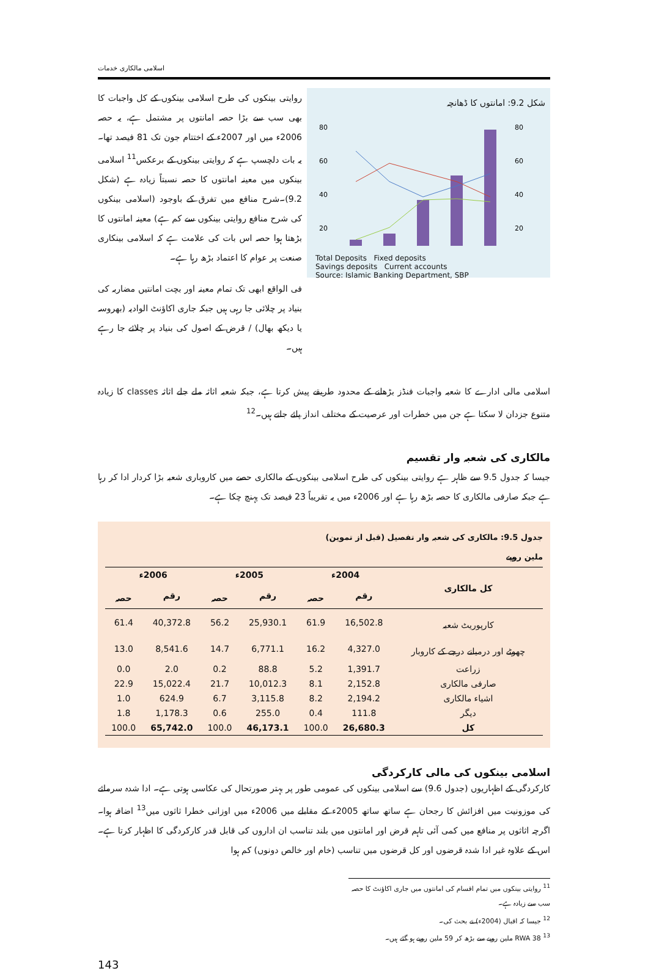اسلامی مالکاری خدمات
روایتی بینکوں کی طرح اسلامی بینکوں کے کل واجبات کا بھی سب سے بڑا حصہ امانتوں پر مشتمل ہے، یہ حصہ 2006ء میں اور 2007ء کے اختتام جون تک 81 فیصد تھا۔ یہ بات دلچسپ ہے کہ روایتی بینکوں کے برعکس<sup>11</sup> اسلامی بینکوں میں معینہ امانتوں کا حصہ نسبتاً زیادہ ہے (شکل 9.2)۔شرح منافع میں تفرق کے باوجود (اسلامی بینکوں کی شرح منافع روایتی بینکوں سے کم ہے) معینہ امانتوں کا بڑھتا ہوا حصہ اس بات کی علامت ہے کہ اسلامی بینکاری صنعت پر عوام کا اعتماد بڑھ رہا ہے۔
فی الواقع ابھی تک تمام معینہ اور بچت امانتیں مضاربہ کی بنیاد پر چلائی جا رہی ہیں جبکہ جاری اکاؤنٹ الوادیہ (بھروسہ یا دیکھ بھال) / قرض کے اصول کی بنیاد پر چلائے جا رہے ہیں۔
شکل 9.2: امانتوں کا ڈھانچہ
80
60
40
20
80
60
40
20
Total Deposits Fixed deposits
Savings deposits Current accounts
Source: Islamic Banking Department, SBP
اسلامی مالی ادارے کا شعبہ واجبات فنڈز بڑھانے کے محدود طریقے پیش کرتا ہے، جبکہ شعبہ اثاثہ ملے جلے اثاثہ classes کا زیادہ متنوع جزدان لا سکتا ہے جن میں خطرات اور عرصیت کے مختلف انداز پائے جاتے ہیں۔<sup>12</sup>
مالکاری کی شعبہ وار تقسیم
جیسا کہ جدول 9.5 سے ظاہر ہے روایتی بینکوں کی طرح اسلامی بینکوں کے مالکاری حصے میں کاروباری شعبہ بڑا کردار ادا کر رہا ہے جبکہ صارفی مالکاری کا حصہ بڑھ رہا ہے اور 2006ء میں یہ تقریباً 23 فیصد تک پہنچ چکا ہے۔
جدول 9.5: مالکاری کی شعبہ وار تفصیل (قبل از تموین)
ملین روپے
| کل مالکاری | 2004ء | | 2005ء | | 2006ء | |
| --- | --- | --- | --- | --- | --- | --- |
| | رقم | حصہ | رقم | حصہ | رقم | حصہ |
| کارپوریٹ شعبہ | 16,502.8 | 61.9 | 25,930.1 | 56.2 | 40,372.8 | 61.4 |
| چھوٹے اور درمیانے درجے کے کاروبار | 4,327.0 | 16.2 | 6,771.1 | 14.7 | 8,541.6 | 13.0 |
| زراعت | 1,391.7 | 5.2 | 88.8 | 0.2 | 2.0 | 0.0 |
| صارفی مالکاری | 2,152.8 | 8.1 | 10,012.3 | 21.7 | 15,022.4 | 22.9 |
| اشیاء مالکاری | 2,194.2 | 8.2 | 3,115.8 | 6.7 | 624.9 | 1.0 |
| دیگر | 111.8 | 0.4 | 255.0 | 0.6 | 1,178.3 | 1.8 |
| کل | 26,680.3 | 100.0 | 46,173.1 | 100.0 | 65,742.0 | 100.0 |
اسلامی بینکوں کی مالی کارکردگی
کارکردگی کے اظہاریوں (جدول 9.6) سے اسلامی بینکوں کی عمومی طور پر بہتر صورتحال کی عکاسی ہوتی ہے۔ ادا شدہ سرمائے کی موزونیت میں افزائش کا رجحان ہے ساتھ ساتھ 2005ء کے مقابلے میں 2006ء میں اوزانی خطرا ثاثوں میں<sup>13</sup> اضافہ ہوا۔ اگرچہ اثاثوں پر منافع میں کمی آئی تاہم قرض اور امانتوں میں بلند تناسب ان اداروں کی قابل قدر کارکردگی کا اظہار کرتا ہے۔ اس کے علاوہ غیر ادا شدہ قرضوں اور کل قرضوں میں تناسب (خام اور خالص دونوں) کم ہوا
<sup>11</sup> روایتی بینکوں میں تمام اقسام کی امانتوں میں جاری اکاؤنٹ کا حصہ سب سے زیادہ ہے۔
<sup>12</sup> جیسا کہ اقبال (2004ء) نے بحث کی۔
<sup>13</sup> RWA 38 ملین روپے سے بڑھ کر 59 ملین روپے ہو گئے ہیں۔
143